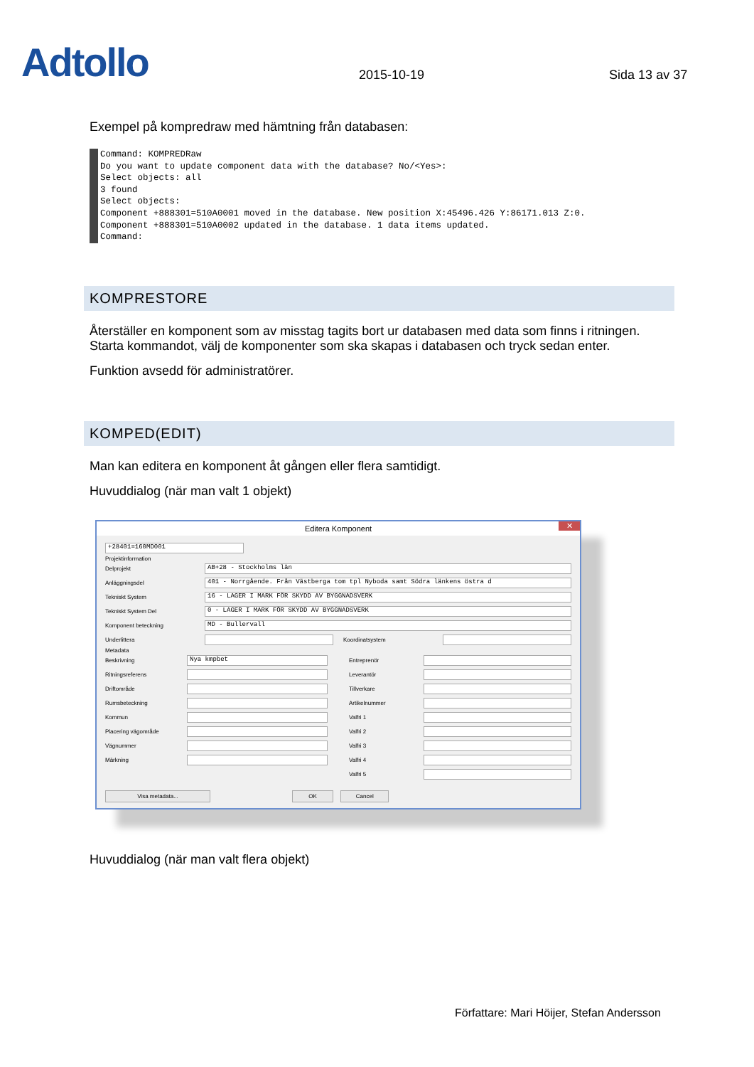Adtollo
2015-10-19
Sida 13 av 37
Exempel på kompredraw med hämtning från databasen:
Command: KOMPREDRaw Do you want to update component data with the database? No/<Yes>: Select objects: all 3 found Select objects: Component +888301=510A0001 moved in the database. New position X:45496.426 Y:86171.013 Z:0. Component +888301=510A0002 updated in the database. 1 data items updated. Command:
KOMPRESTORE
Återställer en komponent som av misstag tagits bort ur databasen med data som finns i ritningen. Starta kommandot, välj de komponenter som ska skapas i databasen och tryck sedan enter.
Funktion avsedd för administratörer.
KOMPED(EDIT)
Man kan editera en komponent åt gången eller flera samtidigt.
Huvuddialog (när man valt 1 objekt)
Editera Komponent ✕
+28401=160MD001
Projektinformation
Delprojekt AB+28 - Stockholms län
Anläggningsdel 401 - Norrgående. Från Västberga tom tpl Nyboda samt Södra länkens östra d
Tekniskt System 16 - LAGER I MARK FÖR SKYDD AV BYGGNADSVERK
Tekniskt System Del 0 - LAGER I MARK FÖR SKYDD AV BYGGNADSVERK
Komponent beteckning MD - Bullervall
Underlittera Koordinatsystem
Metadata
Beskrivning Nya kmpbet
Ritningsreferens
Driftområde
Rumsbeteckning
Kommun
Placering vägområde
Vägnummer
Märkning
Entreprenör
Leverantör
Tillverkare
Artikelnummer
Valfri 1
Valfri 2
Valfri 3
Valfri 4
Valfri 5
Visa metadata... OK Cancel
Huvuddialog (när man valt flera objekt)
Författare: Mari Höijer, Stefan Andersson